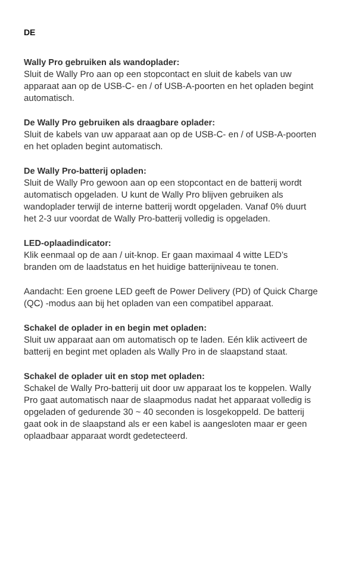DE
Wally Pro gebruiken als wandoplader:
Sluit de Wally Pro aan op een stopcontact en sluit de kabels van uw apparaat aan op de USB-C- en / of USB-A-poorten en het opladen begint automatisch.
De Wally Pro gebruiken als draagbare oplader:
Sluit de kabels van uw apparaat aan op de USB-C- en / of USB-A-poorten en het opladen begint automatisch.
De Wally Pro-batterij opladen:
Sluit de Wally Pro gewoon aan op een stopcontact en de batterij wordt automatisch opgeladen. U kunt de Wally Pro blijven gebruiken als wandoplader terwijl de interne batterij wordt opgeladen. Vanaf 0% duurt het 2-3 uur voordat de Wally Pro-batterij volledig is opgeladen.
LED-oplaadindicator:
Klik eenmaal op de aan / uit-knop. Er gaan maximaal 4 witte LED’s branden om de laadstatus en het huidige batterijniveau te tonen.
Aandacht: Een groene LED geeft de Power Delivery (PD) of Quick Charge (QC) -modus aan bij het opladen van een compatibel apparaat.
Schakel de oplader in en begin met opladen:
Sluit uw apparaat aan om automatisch op te laden. Eén klik activeert de batterij en begint met opladen als Wally Pro in de slaapstand staat.
Schakel de oplader uit en stop met opladen:
Schakel de Wally Pro-batterij uit door uw apparaat los te koppelen. Wally Pro gaat automatisch naar de slaapmodus nadat het apparaat volledig is opgeladen of gedurende 30 ~ 40 seconden is losgekoppeld. De batterij gaat ook in de slaapstand als er een kabel is aangesloten maar er geen oplaadbaar apparaat wordt gedetecteerd.